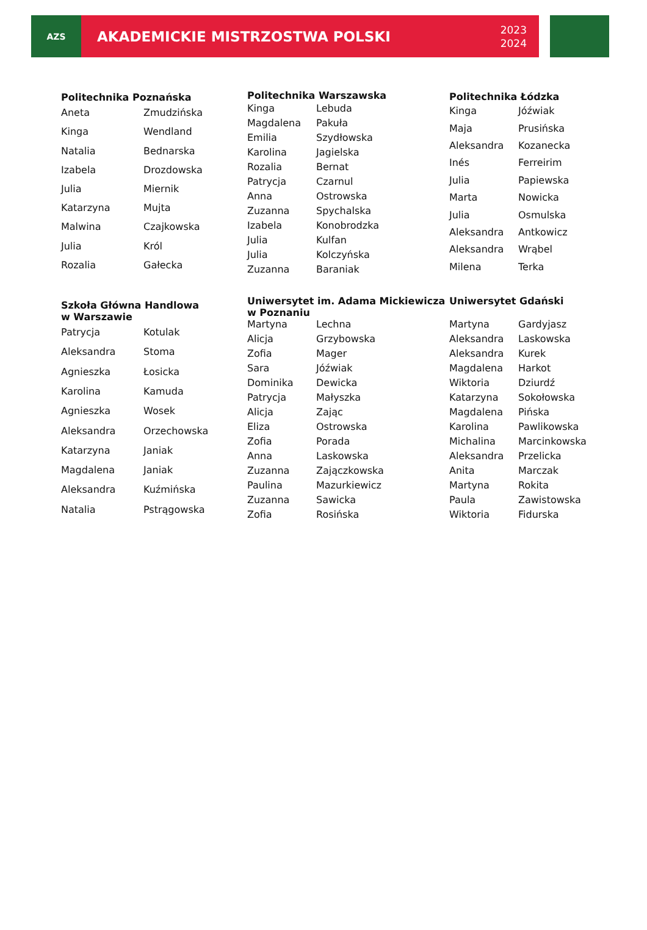AZS
AKADEMICKIE MISTRZOSTWA POLSKI 2023
2024
| Politechnika Poznańska | |
| --- | --- |
| Aneta | Zmudzińska |
| Kinga | Wendland |
| Natalia | Bednarska |
| Izabela | Drozdowska |
| Julia | Miernik |
| Katarzyna | Mujta |
| Malwina | Czajkowska |
| Julia | Król |
| Rozalia | Gałecka |
| Politechnika Warszawska | |
| --- | --- |
| Kinga | Lebuda |
| Magdalena | Pakuła |
| Emilia | Szydłowska |
| Karolina | Jagielska |
| Rozalia | Bernat |
| Patrycja | Czarnul |
| Anna | Ostrowska |
| Zuzanna | Spychalska |
| Izabela | Konobrodzka |
| Julia | Kulfan |
| Julia | Kolczyńska |
| Zuzanna | Baraniak |
| Politechnika Łódzka | |
| --- | --- |
| Kinga | Jóźwiak |
| Maja | Prusińska |
| Aleksandra | Kozanecka |
| Inés | Ferreirim |
| Julia | Papiewska |
| Marta | Nowicka |
| Julia | Osmulska |
| Aleksandra | Antkowicz |
| Aleksandra | Wrąbel |
| Milena | Terka |
| Szkoła Główna Handlowa w Warszawie | |
| --- | --- |
| Patrycja | Kotulak |
| Aleksandra | Stoma |
| Agnieszka | Łosicka |
| Karolina | Kamuda |
| Agnieszka | Wosek |
| Aleksandra | Orzechowska |
| Katarzyna | Janiak |
| Magdalena | Janiak |
| Aleksandra | Kuźmińska |
| Natalia | Pstrągowska |
| Uniwersytet im. Adama Mickiewicza w Poznaniu | |
| --- | --- |
| Martyna | Lechna |
| Alicja | Grzybowska |
| Zofia | Mager |
| Sara | Jóźwiak |
| Dominika | Dewicka |
| Patrycja | Małyszka |
| Alicja | Zając |
| Eliza | Ostrowska |
| Zofia | Porada |
| Anna | Laskowska |
| Zuzanna | Zajączkowska |
| Paulina | Mazurkiewicz |
| Zuzanna | Sawicka |
| Zofia | Rosińska |
| Uniwersytet Gdański | |
| --- | --- |
| Martyna | Gardyjasz |
| Aleksandra | Laskowska |
| Aleksandra | Kurek |
| Magdalena | Harkot |
| Wiktoria | Dziurdź |
| Katarzyna | Sokołowska |
| Magdalena | Pińska |
| Karolina | Pawlikowska |
| Michalina | Marcinkowska |
| Aleksandra | Przelicka |
| Anita | Marczak |
| Martyna | Rokita |
| Paula | Zawistowska |
| Wiktoria | Fidurska |